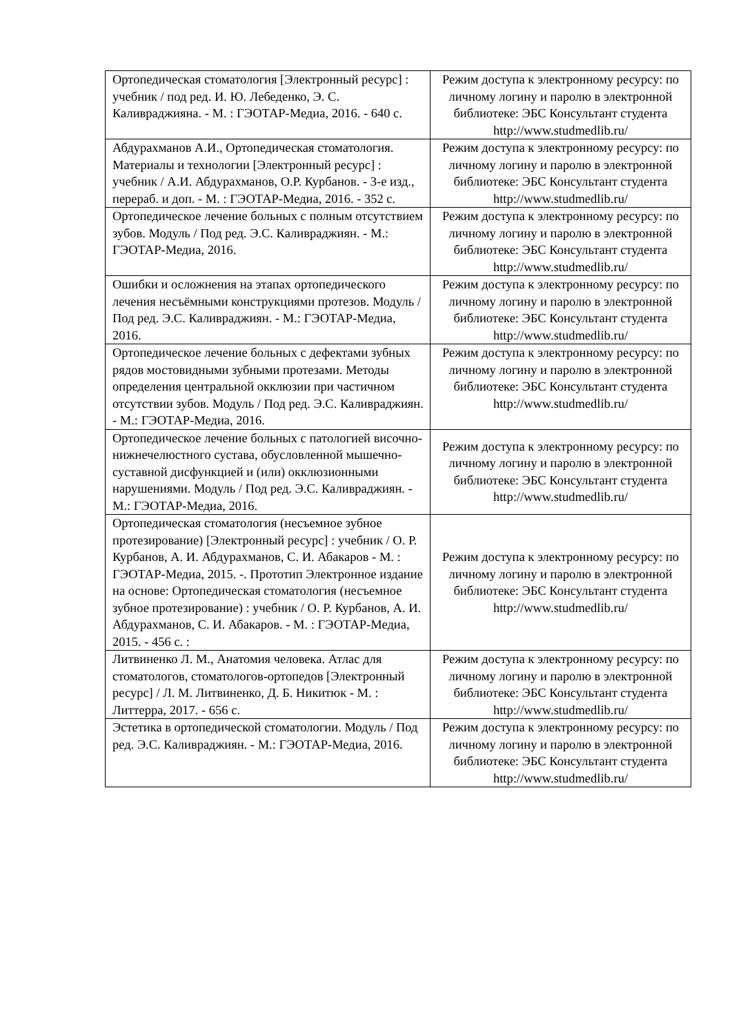| Ортопедическая стоматология [Электронный ресурс] : учебник / под ред. И. Ю. Лебеденко, Э. С. Каливраджияна. - М. : ГЭОТАР-Медиа, 2016. - 640 с. | Режим доступа к электронному ресурсу: по личному логину и паролю в электронной библиотеке: ЭБС Консультант студента http://www.studmedlib.ru/ |
| Абдурахманов А.И., Ортопедическая стоматология. Материалы и технологии [Электронный ресурс] : учебник / А.И. Абдурахманов, О.Р. Курбанов. - 3-е изд., перераб. и доп. - М. : ГЭОТАР-Медиа, 2016. - 352 с. | Режим доступа к электронному ресурсу: по личному логину и паролю в электронной библиотеке: ЭБС Консультант студента http://www.studmedlib.ru/ |
| Ортопедическое лечение больных с полным отсутствием зубов. Модуль / Под ред. Э.С. Каливраджиян. - М.: ГЭОТАР-Медиа, 2016. | Режим доступа к электронному ресурсу: по личному логину и паролю в электронной библиотеке: ЭБС Консультант студента http://www.studmedlib.ru/ |
| Ошибки и осложнения на этапах ортопедического лечения несъёмными конструкциями протезов. Модуль / Под ред. Э.С. Каливраджиян. - М.: ГЭОТАР-Медиа, 2016. | Режим доступа к электронному ресурсу: по личному логину и паролю в электронной библиотеке: ЭБС Консультант студента http://www.studmedlib.ru/ |
| Ортопедическое лечение больных с дефектами зубных рядов мостовидными зубными протезами. Методы определения центральной окклюзии при частичном отсутствии зубов. Модуль / Под ред. Э.С. Каливраджиян. - М.: ГЭОТАР-Медиа, 2016. | Режим доступа к электронному ресурсу: по личному логину и паролю в электронной библиотеке: ЭБС Консультант студента http://www.studmedlib.ru/ |
| Ортопедическое лечение больных с патологией височно-нижнечелюстного сустава, обусловленной мышечно-суставной дисфункцией и (или) окклюзионными нарушениями. Модуль / Под ред. Э.С. Каливраджиян. - М.: ГЭОТАР-Медиа, 2016. | Режим доступа к электронному ресурсу: по личному логину и паролю в электронной библиотеке: ЭБС Консультант студента http://www.studmedlib.ru/ |
| Ортопедическая стоматология (несъемное зубное протезирование) [Электронный ресурс] : учебник / О. Р. Курбанов, А. И. Абдурахманов, С. И. Абакаров - М. : ГЭОТАР-Медиа, 2015. -. Прототип Электронное издание на основе: Ортопедическая стоматология (несъемное зубное протезирование) : учебник / О. Р. Курбанов, А. И. Абдурахманов, С. И. Абакаров. - М. : ГЭОТАР-Медиа, 2015. - 456 с. : | Режим доступа к электронному ресурсу: по личному логину и паролю в электронной библиотеке: ЭБС Консультант студента http://www.studmedlib.ru/ |
| Литвиненко Л. М., Анатомия человека. Атлас для стоматологов, стоматологов-ортопедов [Электронный ресурс] / Л. М. Литвиненко, Д. Б. Никитюк - М. : Литтерра, 2017. - 656 с. | Режим доступа к электронному ресурсу: по личному логину и паролю в электронной библиотеке: ЭБС Консультант студента http://www.studmedlib.ru/ |
| Эстетика в ортопедической стоматологии. Модуль / Под ред. Э.С. Каливраджиян. - М.: ГЭОТАР-Медиа, 2016. | Режим доступа к электронному ресурсу: по личному логину и паролю в электронной библиотеке: ЭБС Консультант студента http://www.studmedlib.ru/ |